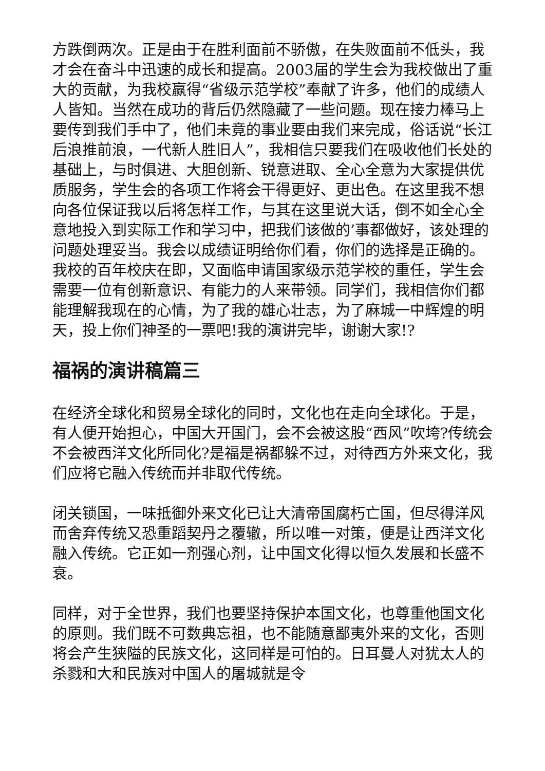方跌倒两次。正是由于在胜利面前不骄傲，在失败面前不低头，我才会在奋斗中迅速的成长和提高。2003届的学生会为我校做出了重大的贡献，为我校赢得“省级示范学校”奉献了许多，他们的成绩人人皆知。当然在成功的背后仍然隐藏了一些问题。现在接力棒马上要传到我们手中了，他们未竟的事业要由我们来完成，俗话说“长江后浪推前浪，一代新人胜旧人”，我相信只要我们在吸收他们长处的基础上，与时俱进、大胆创新、锐意进取、全心全意为大家提供优质服务，学生会的各项工作将会干得更好、更出色。在这里我不想向各位保证我以后将怎样工作，与其在这里说大话，倒不如全心全意地投入到实际工作和学习中，把我们该做的’事都做好，该处理的问题处理妥当。我会以成绩证明给你们看，你们的选择是正确的。我校的百年校庆在即，又面临申请国家级示范学校的重任，学生会需要一位有创新意识、有能力的人来带领。同学们，我相信你们都能理解我现在的心情，为了我的雄心壮志，为了麻城一中辉煌的明天，投上你们神圣的一票吧!我的演讲完毕，谢谢大家!?
福祸的演讲稿篇三
在经济全球化和贸易全球化的同时，文化也在走向全球化。于是，有人便开始担心，中国大开国门，会不会被这股“西风”吹垮?传统会不会被西洋文化所同化?是福是祸都躲不过，对待西方外来文化，我们应将它融入传统而并非取代传统。
闭关锁国，一味抵御外来文化已让大清帝国腐朽亡国，但尽得洋风而舍弃传统又恐重蹈契丹之覆辙，所以唯一对策，便是让西洋文化融入传统。它正如一剂强心剂，让中国文化得以恒久发展和长盛不衰。
同样，对于全世界，我们也要坚持保护本国文化，也尊重他国文化的原则。我们既不可数典忘祖，也不能随意鄙夷外来的文化，否则将会产生狭隘的民族文化，这同样是可怕的。日耳曼人对犹太人的杀戮和大和民族对中国人的屠城就是令